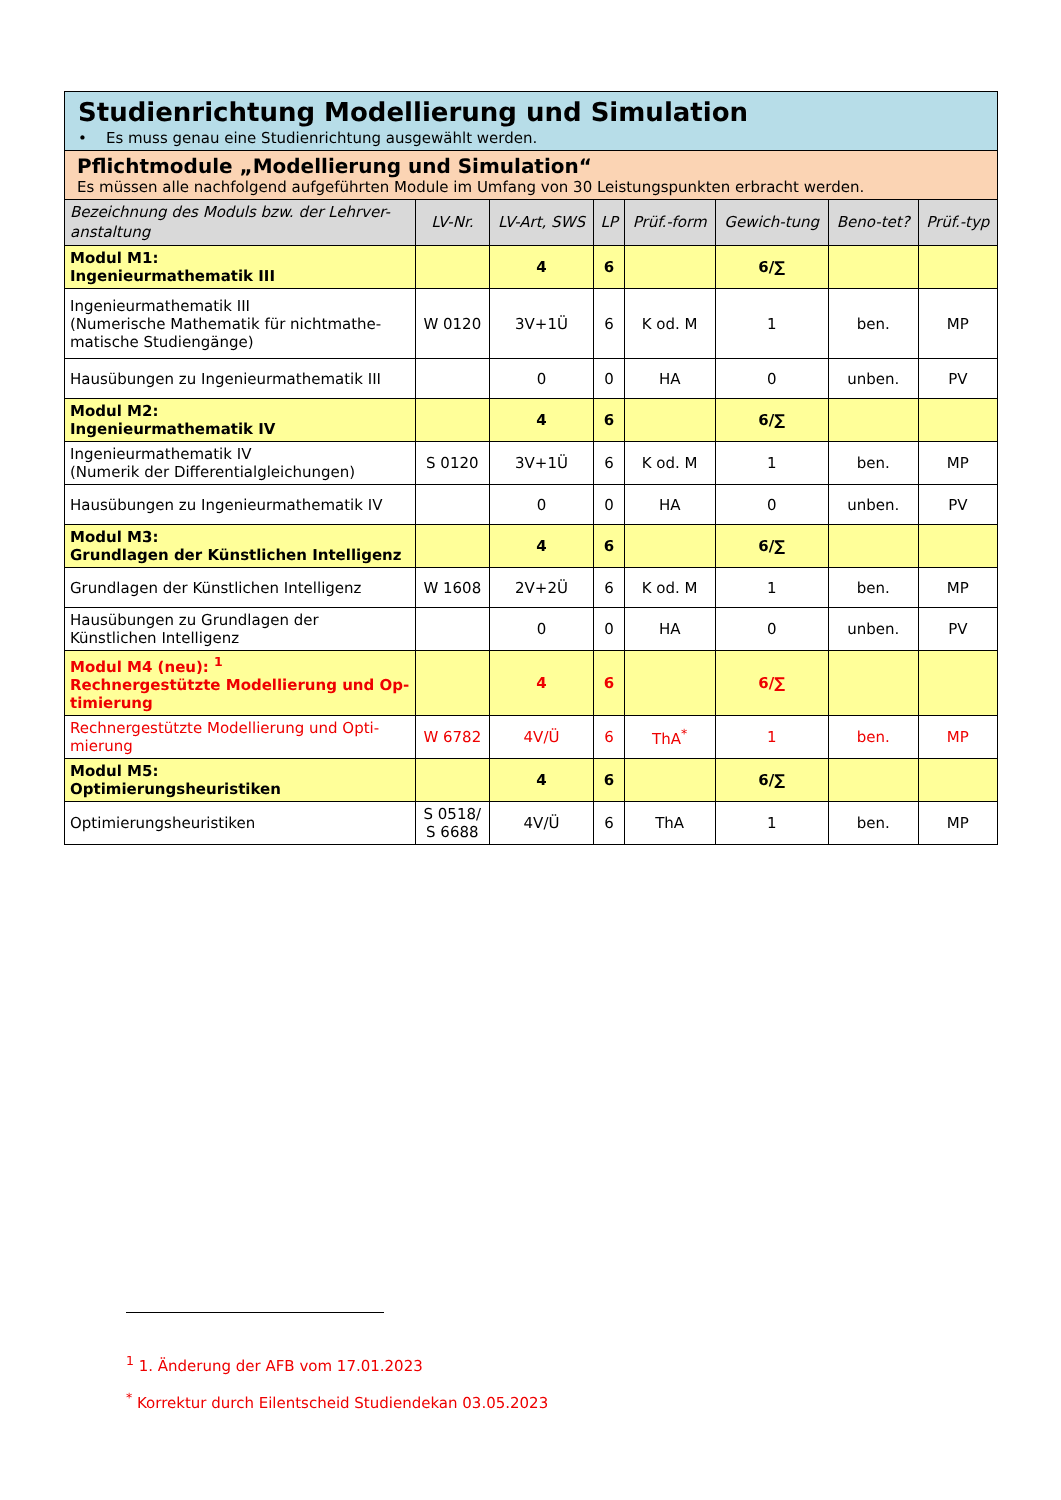| Studienrichtung Modellierung und Simulation • Es muss genau eine Studienrichtung ausgewählt werden. | | | | | | | |
| Pflichtmodule „Modellierung und Simulation“ Es müssen alle nachfolgend aufgeführten Module im Umfang von 30 Leistungspunkten erbracht werden. | | | | | | | |
| Bezeichnung des Moduls bzw. der Lehrver-anstaltung | LV-Nr. | LV-Art, SWS | LP | Prüf.-form | Gewich-tung | Beno-tet? | Prüf.-typ |
| Modul M1: Ingenieurmathematik III | | 4 | 6 | | 6/∑ | | |
| Ingenieurmathematik III (Numerische Mathematik für nichtmathe-matische Studiengänge) | W 0120 | 3V+1Ü | 6 | K od. M | 1 | ben. | MP |
| Hausübungen zu Ingenieurmathematik III | | 0 | 0 | HA | 0 | unben. | PV |
| Modul M2: Ingenieurmathematik IV | | 4 | 6 | | 6/∑ | | |
| Ingenieurmathematik IV (Numerik der Differentialgleichungen) | S 0120 | 3V+1Ü | 6 | K od. M | 1 | ben. | MP |
| Hausübungen zu Ingenieurmathematik IV | | 0 | 0 | HA | 0 | unben. | PV |
| Modul M3: Grundlagen der Künstlichen Intelligenz | | 4 | 6 | | 6/∑ | | |
| Grundlagen der Künstlichen Intelligenz | W 1608 | 2V+2Ü | 6 | K od. M | 1 | ben. | MP |
| Hausübungen zu Grundlagen der Künstlichen Intelligenz | | 0 | 0 | HA | 0 | unben. | PV |
| Modul M4 (neu): <sup>1</sup> Rechnergestützte Modellierung und Op-timierung | | 4 | 6 | | 6/∑ | | |
| Rechnergestützte Modellierung und Opti-mierung | W 6782 | 4V/Ü | 6 | ThA<sup>*</sup> | 1 | ben. | MP |
| Modul M5: Optimierungsheuristiken | | 4 | 6 | | 6/∑ | | |
| Optimierungsheuristiken | S 0518/ S 6688 | 4V/Ü | 6 | ThA | 1 | ben. | MP |
<sup>1</sup> 1. Änderung der AFB vom 17.01.2023
<sup>*</sup> Korrektur durch Eilentscheid Studiendekan 03.05.2023